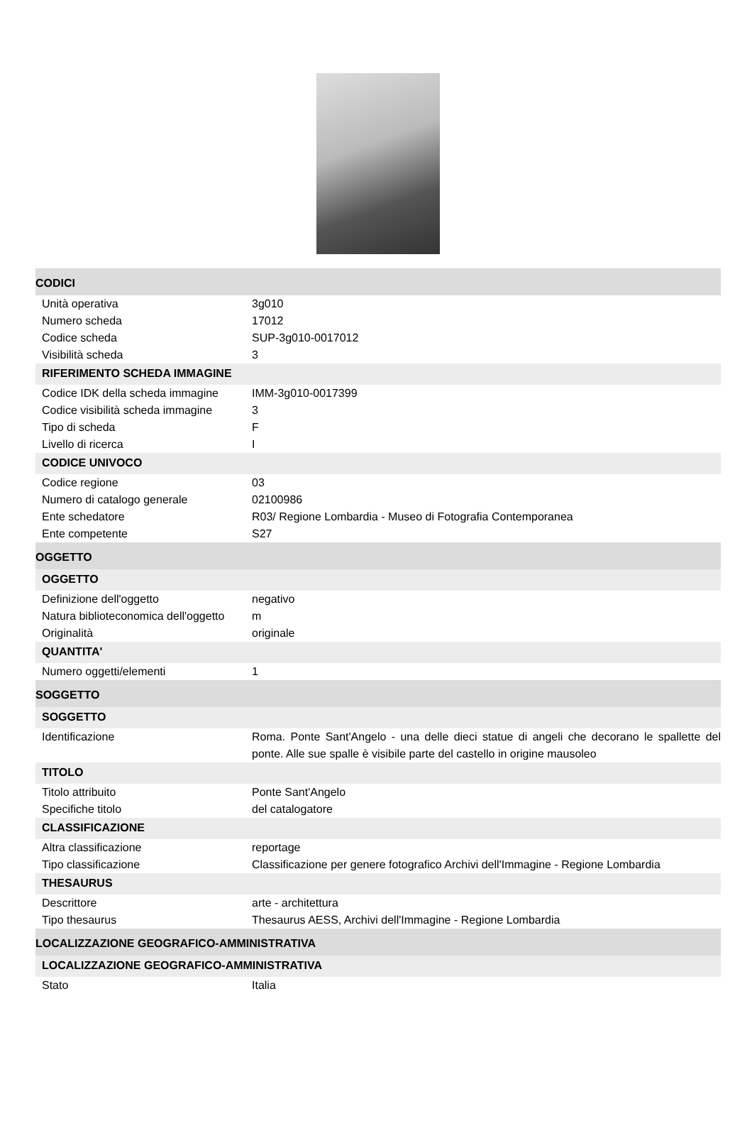CODICI
| Unità operativa | 3g010 |
| Numero scheda | 17012 |
| Codice scheda | SUP-3g010-0017012 |
| Visibilità scheda | 3 |
RIFERIMENTO SCHEDA IMMAGINE
| Codice IDK della scheda immagine | IMM-3g010-0017399 |
| Codice visibilità scheda immagine | 3 |
| Tipo di scheda | F |
| Livello di ricerca | I |
CODICE UNIVOCO
| Codice regione | 03 |
| Numero di catalogo generale | 02100986 |
| Ente schedatore | R03/ Regione Lombardia - Museo di Fotografia Contemporanea |
| Ente competente | S27 |
OGGETTO
OGGETTO
| Definizione dell'oggetto | negativo |
| Natura biblioteconomica dell'oggetto | m |
| Originalità | originale |
QUANTITA'
| Numero oggetti/elementi | 1 |
SOGGETTO
SOGGETTO
| Identificazione | Roma. Ponte Sant'Angelo - una delle dieci statue di angeli che decorano le spallette del ponte. Alle sue spalle è visibile parte del castello in origine mausoleo |
TITOLO
| Titolo attribuito | Ponte Sant'Angelo |
| Specifiche titolo | del catalogatore |
CLASSIFICAZIONE
| Altra classificazione | reportage |
| Tipo classificazione | Classificazione per genere fotografico Archivi dell'Immagine - Regione Lombardia |
THESAURUS
| Descrittore | arte - architettura |
| Tipo thesaurus | Thesaurus AESS, Archivi dell'Immagine - Regione Lombardia |
LOCALIZZAZIONE GEOGRAFICO-AMMINISTRATIVA
LOCALIZZAZIONE GEOGRAFICO-AMMINISTRATIVA
| Stato | Italia |